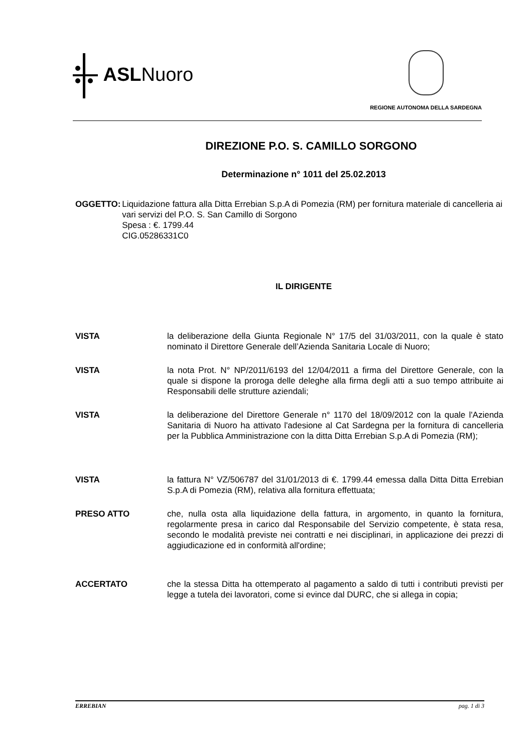ASLNuoro
REGIONE AUTONOMA DELLA SARDEGNA
DIREZIONE P.O. S. CAMILLO SORGONO
Determinazione n° 1011 del 25.02.2013
OGGETTO: Liquidazione fattura alla Ditta Errebian S.p.A di Pomezia (RM) per fornitura materiale di cancelleria ai vari servizi del P.O. S. San Camillo di Sorgono
Spesa : €. 1799.44
CIG.05286331C0
IL DIRIGENTE
VISTA la deliberazione della Giunta Regionale N° 17/5 del 31/03/2011, con la quale è stato nominato il Direttore Generale dell’Azienda Sanitaria Locale di Nuoro;
VISTA la nota Prot. N° NP/2011/6193 del 12/04/2011 a firma del Direttore Generale, con la quale si dispone la proroga delle deleghe alla firma degli atti a suo tempo attribuite ai Responsabili delle strutture aziendali;
VISTA la deliberazione del Direttore Generale n° 1170 del 18/09/2012 con la quale l'Azienda Sanitaria di Nuoro ha attivato l'adesione al Cat Sardegna per la fornitura di cancelleria per la Pubblica Amministrazione con la ditta Ditta Errebian S.p.A di Pomezia (RM);
VISTA la fattura N° VZ/506787 del 31/01/2013 di €. 1799.44 emessa dalla Ditta Ditta Errebian S.p.A di Pomezia (RM), relativa alla fornitura effettuata;
PRESO ATTO che, nulla osta alla liquidazione della fattura, in argomento, in quanto la fornitura, regolarmente presa in carico dal Responsabile del Servizio competente, è stata resa, secondo le modalità previste nei contratti e nei disciplinari, in applicazione dei prezzi di aggiudicazione ed in conformità all'ordine;
ACCERTATO che la stessa Ditta ha ottemperato al pagamento a saldo di tutti i contributi previsti per legge a tutela dei lavoratori, come si evince dal DURC, che si allega in copia;
ERREBIAN pag. 1 di 3